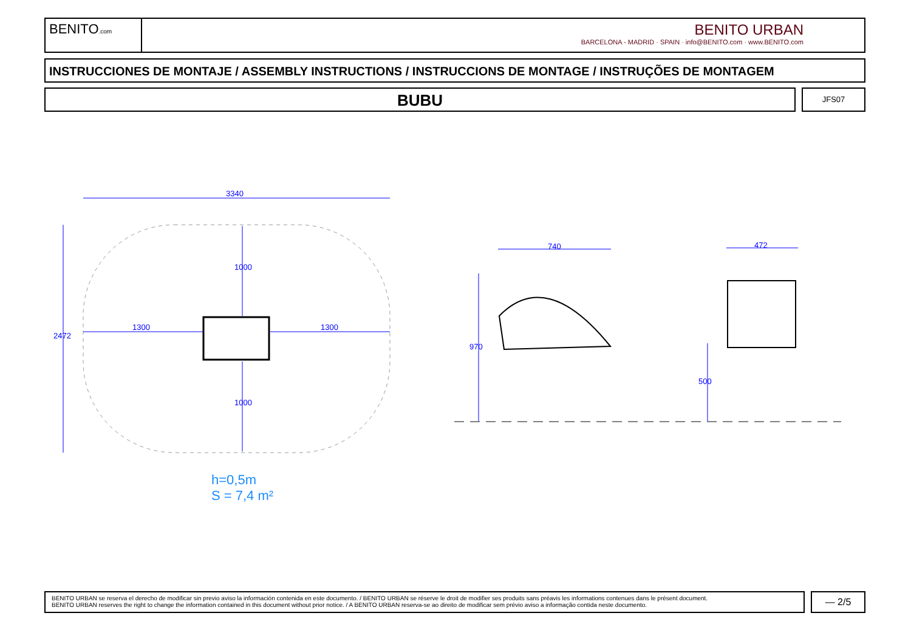BENITO.com
BENITO URBAN
BARCELONA - MADRID · SPAIN · info@BENITO.com · www.BENITO.com
INSTRUCCIONES DE MONTAJE / ASSEMBLY INSTRUCTIONS / INSTRUCCIONS DE MONTAGE / INSTRUÇÕES DE MONTAGEM
BUBU JFS07
3340
2472
1000
1000
1300 1300
740 472
970
500
h=0,5m
S = 7,4 m²
BENITO URBAN se reserva el derecho de modificar sin previo aviso la información contenida en este documento. / BENITO URBAN se réserve le droit de modifier ses produits sans préavis les informations contenues dans le présent document.
BENITO URBAN reserves the right to change the information contained in this document without prior notice. / A BENITO URBAN reserva-se ao direito de modificar sem prévio aviso a informação contida neste documento.
— 2/5